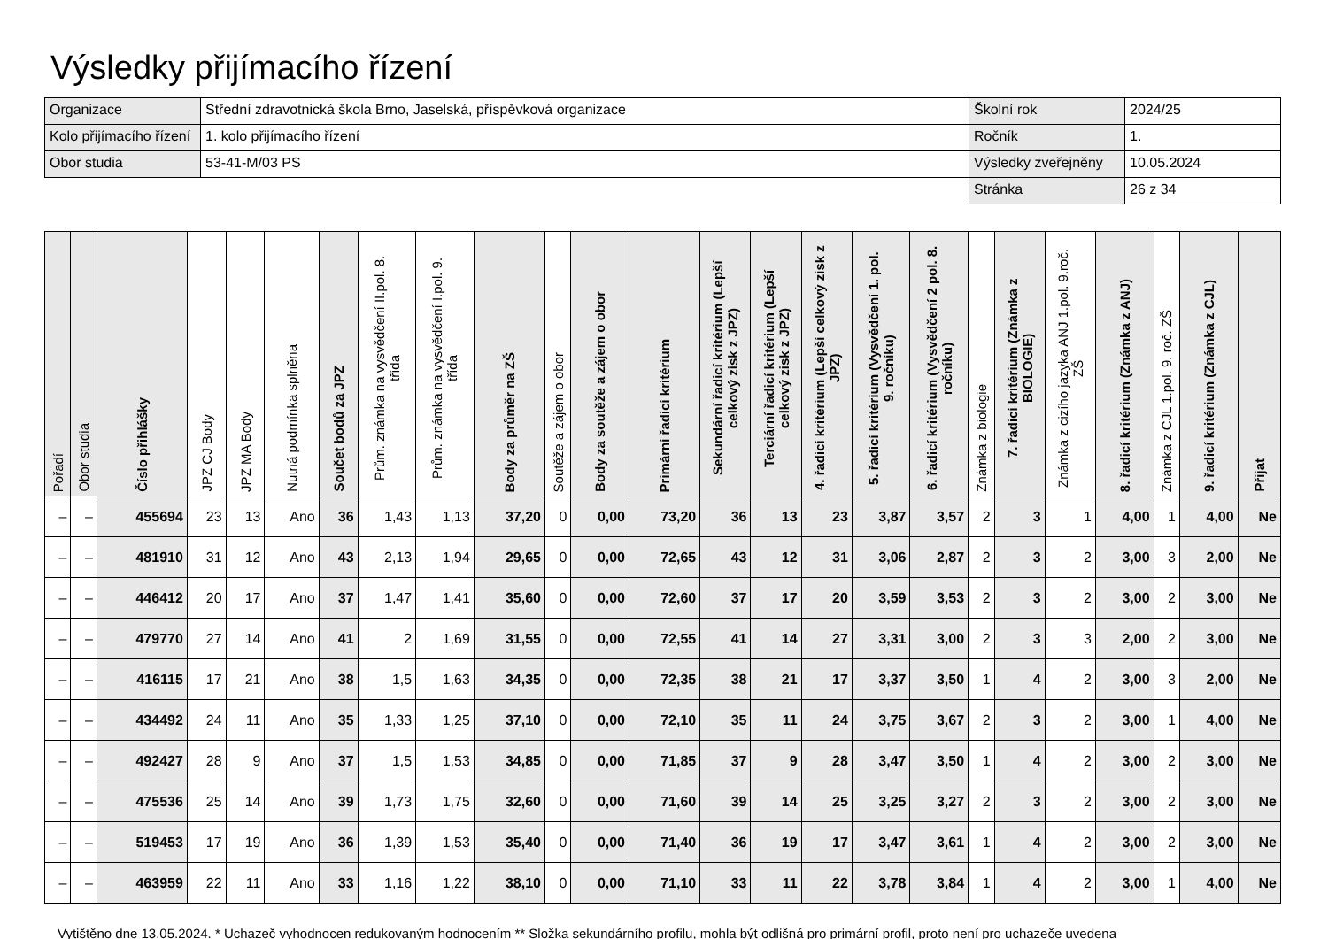Výsledky přijímacího řízení
| Organizace | Střední zdravotnická škola Brno, Jaselská, příspěvková organizace | Školní rok | 2024/25 |
| Kolo přijímacího řízení | 1. kolo přijímacího řízení | Ročník | 1. |
| Obor studia | 53-41-M/03 PS | Výsledky zveřejněny | 10.05.2024 |
| | | Stránka | 26 z 34 |
| Pořadí | Obor studia | Číslo přihlášky | JPZ CJ Body | JPZ MA Body | Nutná podmínka splněna | Součet bodů za JPZ | Prům. známka na vysvědčení II.pol. 8. třída | Prům. známka na vysvědčení I.pol. 9. třída | Body za průměr na ZŠ | Soutěže a zájem o obor | Body za soutěže a zájem o obor | Primární řadicí kritérium | Sekundární řadicí kritérium (Lepší celkový zisk z JPZ) | Terciární řadicí kritérium (Lepší celkový zisk z JPZ) | 4. řadicí kritérium (Lepší celkový zisk z JPZ) | 5. řadicí kritérium (Vysvědčení 1. pol. 9. ročníku) | 6. řadicí kritérium (Vysvědčení 2 pol. 8. ročníku) | Známka z biologie | 7. řadicí kritérium (Známka z BIOLOGIE) | Známka z cizího jazyka ANJ 1.pol. 9.roč. ZŠ | 8. řadicí kritérium (Známka z ANJ) | Známka z CJL 1.pol. 9. roč. ZŠ | 9. řadicí kritérium (Známka z CJL) | Přijat |
| --- | --- | --- | --- | --- | --- | --- | --- | --- | --- | --- | --- | --- | --- | --- | --- | --- | --- | --- | --- | --- | --- | --- | --- | --- |
| – | – | 455694 | 23 | 13 | Ano | 36 | 1,43 | 1,13 | 37,20 | 0 | 0,00 | 73,20 | 36 | 13 | 23 | 3,87 | 3,57 | 2 | 3 | 1 | 4,00 | 1 | 4,00 | Ne |
| – | – | 481910 | 31 | 12 | Ano | 43 | 2,13 | 1,94 | 29,65 | 0 | 0,00 | 72,65 | 43 | 12 | 31 | 3,06 | 2,87 | 2 | 3 | 2 | 3,00 | 3 | 2,00 | Ne |
| – | – | 446412 | 20 | 17 | Ano | 37 | 1,47 | 1,41 | 35,60 | 0 | 0,00 | 72,60 | 37 | 17 | 20 | 3,59 | 3,53 | 2 | 3 | 2 | 3,00 | 2 | 3,00 | Ne |
| – | – | 479770 | 27 | 14 | Ano | 41 | 2 | 1,69 | 31,55 | 0 | 0,00 | 72,55 | 41 | 14 | 27 | 3,31 | 3,00 | 2 | 3 | 3 | 2,00 | 2 | 3,00 | Ne |
| – | – | 416115 | 17 | 21 | Ano | 38 | 1,5 | 1,63 | 34,35 | 0 | 0,00 | 72,35 | 38 | 21 | 17 | 3,37 | 3,50 | 1 | 4 | 2 | 3,00 | 3 | 2,00 | Ne |
| – | – | 434492 | 24 | 11 | Ano | 35 | 1,33 | 1,25 | 37,10 | 0 | 0,00 | 72,10 | 35 | 11 | 24 | 3,75 | 3,67 | 2 | 3 | 2 | 3,00 | 1 | 4,00 | Ne |
| – | – | 492427 | 28 | 9 | Ano | 37 | 1,5 | 1,53 | 34,85 | 0 | 0,00 | 71,85 | 37 | 9 | 28 | 3,47 | 3,50 | 1 | 4 | 2 | 3,00 | 2 | 3,00 | Ne |
| – | – | 475536 | 25 | 14 | Ano | 39 | 1,73 | 1,75 | 32,60 | 0 | 0,00 | 71,60 | 39 | 14 | 25 | 3,25 | 3,27 | 2 | 3 | 2 | 3,00 | 2 | 3,00 | Ne |
| – | – | 519453 | 17 | 19 | Ano | 36 | 1,39 | 1,53 | 35,40 | 0 | 0,00 | 71,40 | 36 | 19 | 17 | 3,47 | 3,61 | 1 | 4 | 2 | 3,00 | 2 | 3,00 | Ne |
| – | – | 463959 | 22 | 11 | Ano | 33 | 1,16 | 1,22 | 38,10 | 0 | 0,00 | 71,10 | 33 | 11 | 22 | 3,78 | 3,84 | 1 | 4 | 2 | 3,00 | 1 | 4,00 | Ne |
Vytištěno dne 13.05.2024. * Uchazeč vyhodnocen redukovaným hodnocením ** Složka sekundárního profilu, mohla být odlišná pro primární profil, proto není pro uchazeče uvedena